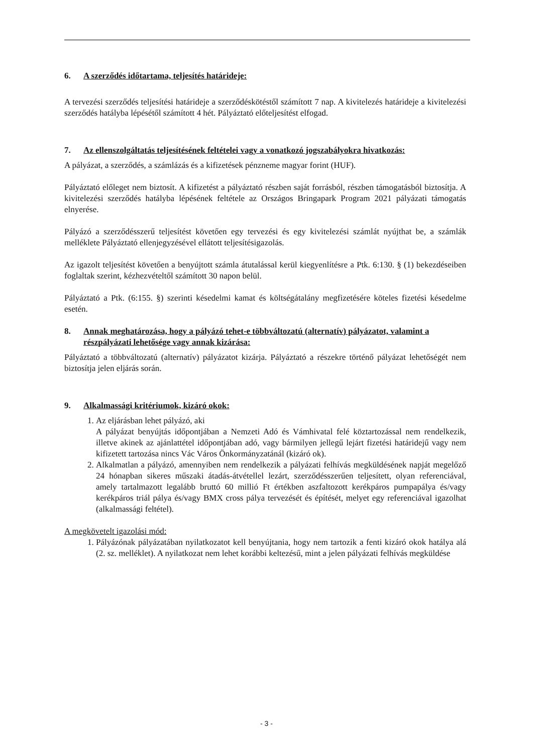6. A szerződés időtartama, teljesítés határideje:
A tervezési szerződés teljesítési határideje a szerződéskötéstől számított 7 nap. A kivitelezés határideje a kivitelezési szerződés hatályba lépésétől számított 4 hét. Pályáztató előteljesítést elfogad.
7. Az ellenszolgáltatás teljesítésének feltételei vagy a vonatkozó jogszabályokra hivatkozás:
A pályázat, a szerződés, a számlázás és a kifizetések pénzneme magyar forint (HUF).
Pályáztató előleget nem biztosít. A kifizetést a pályáztató részben saját forrásból, részben támogatásból biztosítja. A kivitelezési szerződés hatályba lépésének feltétele az Országos Bringapark Program 2021 pályázati támogatás elnyerése.
Pályázó a szerződésszerű teljesítést követően egy tervezési és egy kivitelezési számlát nyújthat be, a számlák melléklete Pályáztató ellenjegyzésével ellátott teljesítésigazolás.
Az igazolt teljesítést követően a benyújtott számla átutalással kerül kiegyenlítésre a Ptk. 6:130. § (1) bekezdéseiben foglaltak szerint, kézhezvételtől számított 30 napon belül.
Pályáztató a Ptk. (6:155. §) szerinti késedelmi kamat és költségátalány megfizetésére köteles fizetési késedelme esetén.
8. Annak meghatározása, hogy a pályázó tehet-e többváltozatú (alternatív) pályázatot, valamint a részpályázati lehetősége vagy annak kizárása:
Pályáztató a többváltozatú (alternatív) pályázatot kizárja. Pályáztató a részekre történő pályázat lehetőségét nem biztosítja jelen eljárás során.
9. Alkalmassági kritériumok, kizáró okok:
1. Az eljárásban lehet pályázó, aki
A pályázat benyújtás időpontjában a Nemzeti Adó és Vámhivatal felé köztartozással nem rendelkezik, illetve akinek az ajánlattétel időpontjában adó, vagy bármilyen jellegű lejárt fizetési határidejű vagy nem kifizetett tartozása nincs Vác Város Önkormányzatánál (kizáró ok).
2. Alkalmatlan a pályázó, amennyiben nem rendelkezik a pályázati felhívás megküldésének napját megelőző 24 hónapban sikeres műszaki átadás-átvétellel lezárt, szerződésszerűen teljesített, olyan referenciával, amely tartalmazott legalább bruttó 60 millió Ft értékben aszfaltozott kerékpáros pumpapálya és/vagy kerékpáros triál pálya és/vagy BMX cross pálya tervezését és építését, melyet egy referenciával igazolhat (alkalmassági feltétel).
A megkövetelt igazolási mód:
1. Pályázónak pályázatában nyilatkozatot kell benyújtania, hogy nem tartozik a fenti kizáró okok hatálya alá (2. sz. melléklet). A nyilatkozat nem lehet korábbi keltezésű, mint a jelen pályázati felhívás megküldése
- 3 -